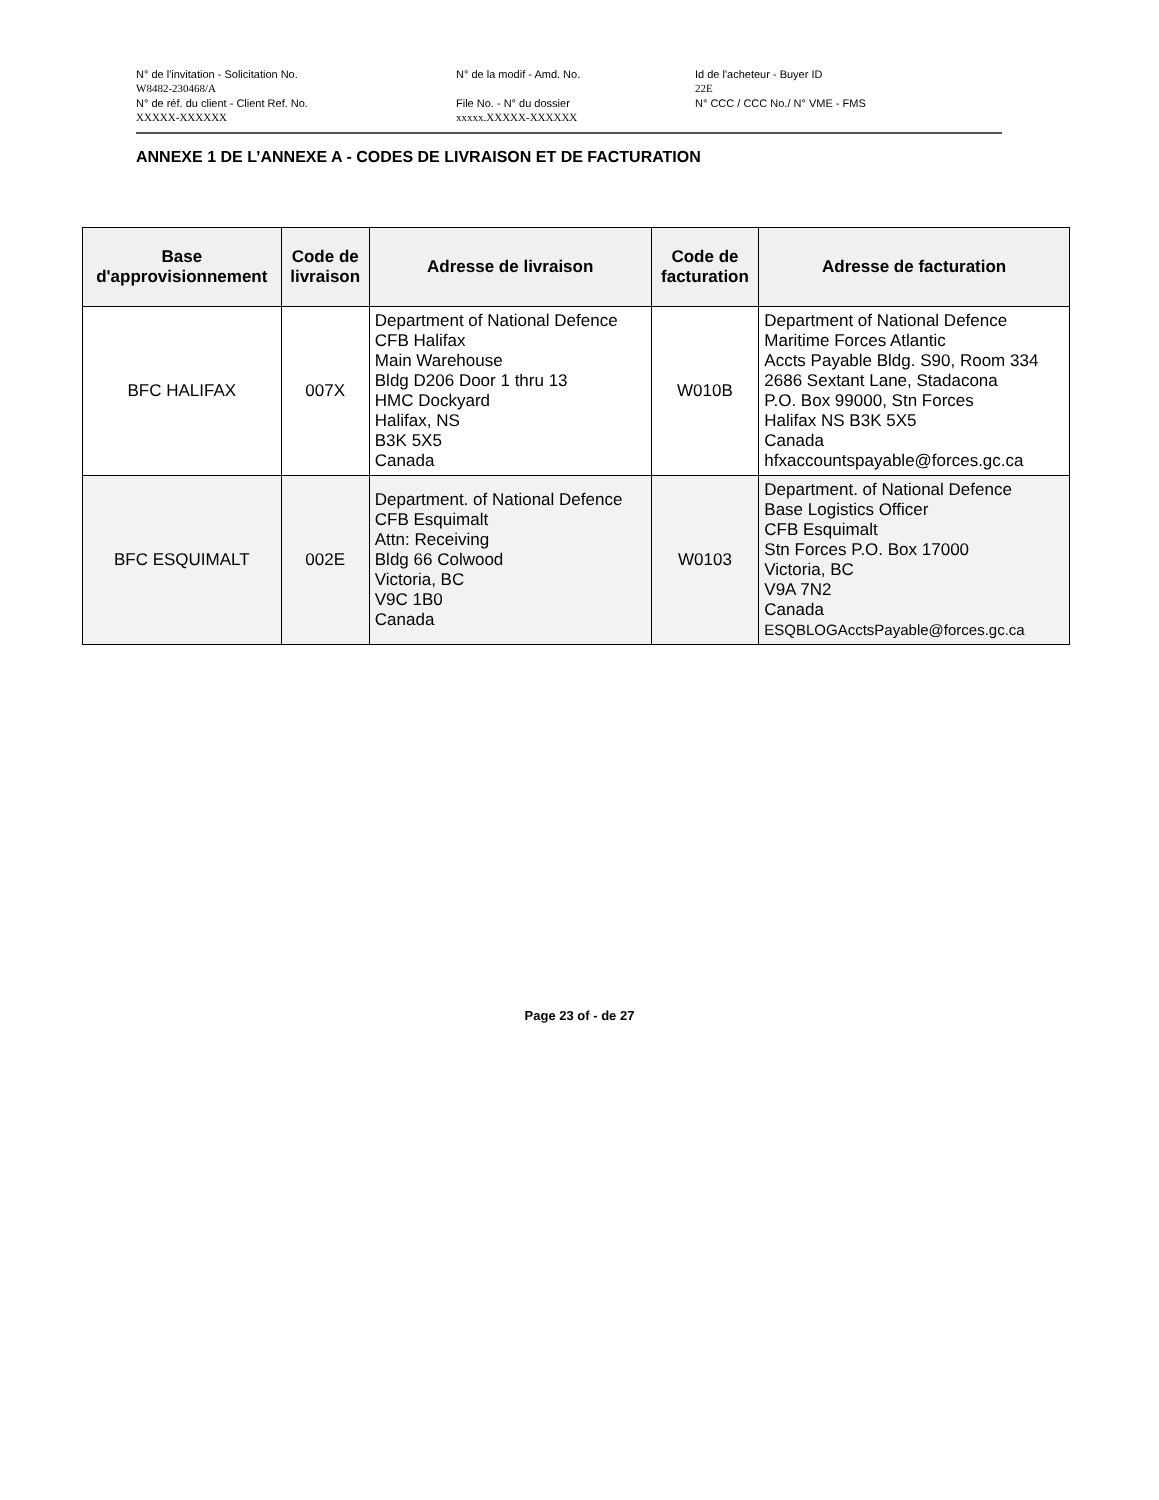N° de l'invitation - Solicitation No.
W8482-230468/A
N° de la modif - Amd. No. Id de l'acheteur - Buyer ID
22E
N° de réf. du client - Client Ref. No.
XXXXX-XXXXXX
File No. - N° du dossier
xxxxx.XXXXX-XXXXXX
N° CCC / CCC No./ N° VME - FMS
ANNEXE 1 DE L’ANNEXE A - CODES DE LIVRAISON ET DE FACTURATION
| Base d'approvisionnement | Code de livraison | Adresse de livraison | Code de facturation | Adresse de facturation |
| --- | --- | --- | --- | --- |
| BFC HALIFAX | 007X | Department of National Defence CFB Halifax Main Warehouse Bldg D206 Door 1 thru 13 HMC Dockyard Halifax, NS B3K 5X5 Canada | W010B | Department of National Defence Maritime Forces Atlantic Accts Payable Bldg. S90, Room 334 2686 Sextant Lane, Stadacona P.O. Box 99000, Stn Forces Halifax NS B3K 5X5 Canada hfxaccountspayable@forces.gc.ca |
| BFC ESQUIMALT | 002E | Department. of National Defence CFB Esquimalt Attn: Receiving Bldg 66 Colwood Victoria, BC V9C 1B0 Canada | W0103 | Department. of National Defence Base Logistics Officer CFB Esquimalt Stn Forces P.O. Box 17000 Victoria, BC V9A 7N2 Canada ESQBLOGAcctsPayable@forces.gc.ca |
Page 23 of - de 27